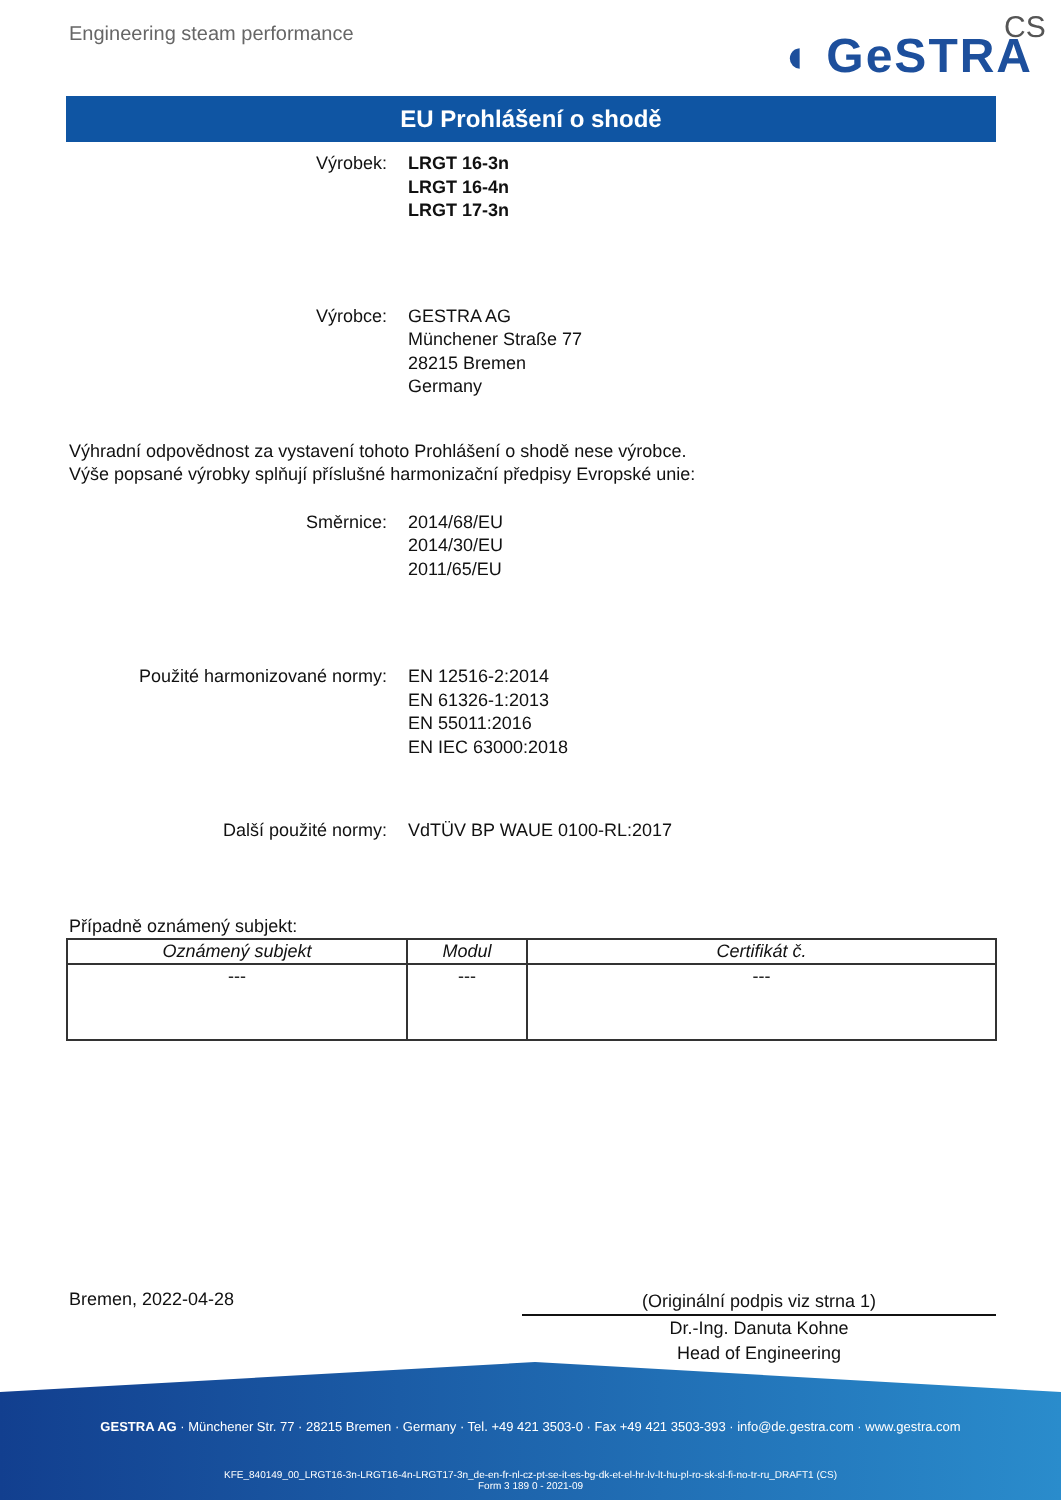Engineering steam performance ◖ GeSTRA
CS
EU Prohlášení o shodě
Výrobek: LRGT 16-3n
LRGT 16-4n
LRGT 17-3n
Výrobce: GESTRA AG
Münchener Straße 77
28215 Bremen
Germany
Výhradní odpovědnost za vystavení tohoto Prohlášení o shodě nese výrobce.
Výše popsané výrobky splňují příslušné harmonizační předpisy Evropské unie:
Směrnice: 2014/68/EU
2014/30/EU
2011/65/EU
Použité harmonizované normy: EN 12516-2:2014
EN 61326-1:2013
EN 55011:2016
EN IEC 63000:2018
Další použité normy: VdTÜV BP WAUE 0100-RL:2017
Případně oznámený subjekt:
| Oznámený subjekt | Modul | Certifikát č. |
| --- | --- | --- |
| --- | --- | --- |
Bremen, 2022-04-28
(Originální podpis viz strna 1)
Dr.-Ing. Danuta Kohne
Head of Engineering
GESTRA AG · Münchener Str. 77 · 28215 Bremen · Germany · Tel. +49 421 3503-0 · Fax +49 421 3503-393 · info@de.gestra.com · www.gestra.com
KFE_840149_00_LRGT16-3n-LRGT16-4n-LRGT17-3n_de-en-fr-nl-cz-pt-se-it-es-bg-dk-et-el-hr-lv-lt-hu-pl-ro-sk-sl-fi-no-tr-ru_DRAFT1 (CS)
Form 3 189 0 - 2021-09